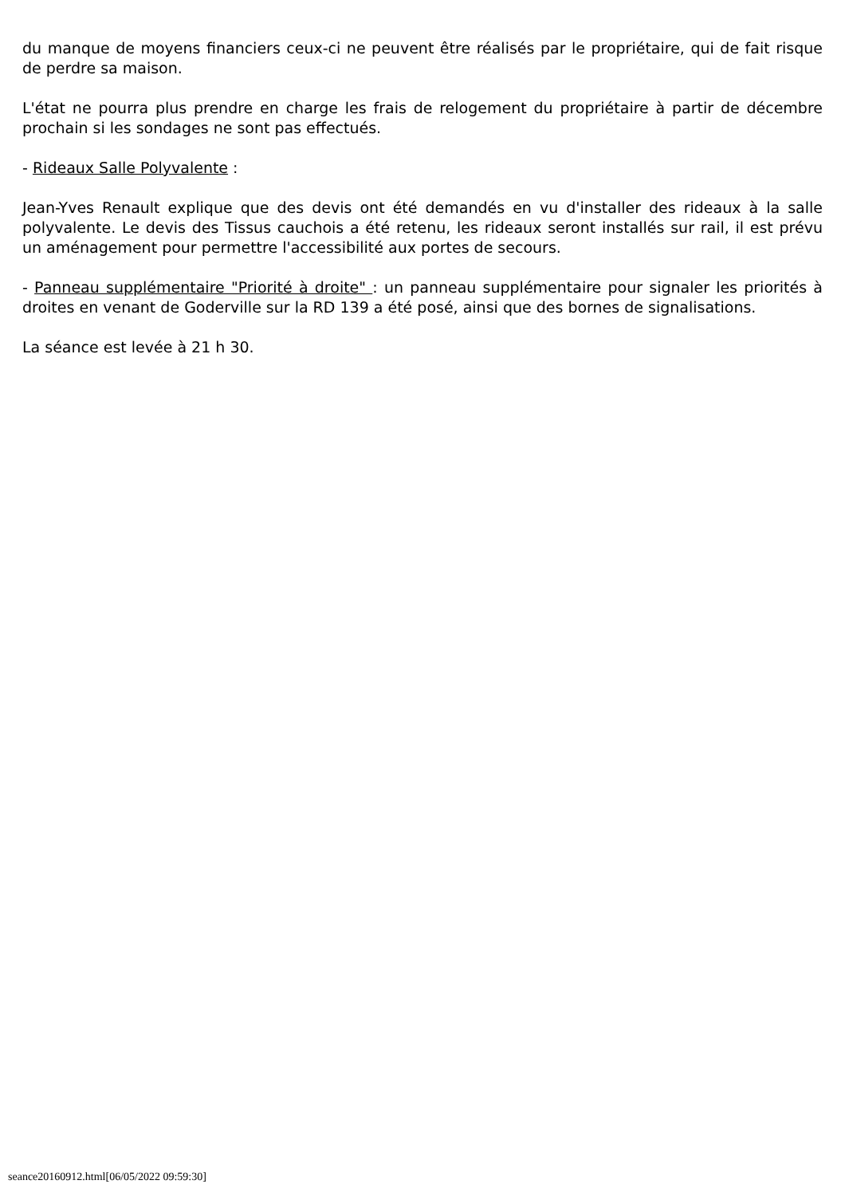du manque de moyens financiers ceux-ci ne peuvent être réalisés par le propriétaire, qui de fait risque de perdre sa maison.
L'état ne pourra plus prendre en charge les frais de relogement du propriétaire à partir de décembre prochain si les sondages ne sont pas effectués.
- Rideaux Salle Polyvalente :
Jean-Yves Renault explique que des devis ont été demandés en vu d'installer des rideaux à la salle polyvalente. Le devis des Tissus cauchois a été retenu, les rideaux seront installés sur rail, il est prévu un aménagement pour permettre l'accessibilité aux portes de secours.
- Panneau supplémentaire "Priorité à droite" : un panneau supplémentaire pour signaler les priorités à droites en venant de Goderville sur la RD 139 a été posé, ainsi que des bornes de signalisations.
La séance est levée à 21 h 30.
seance20160912.html[06/05/2022 09:59:30]